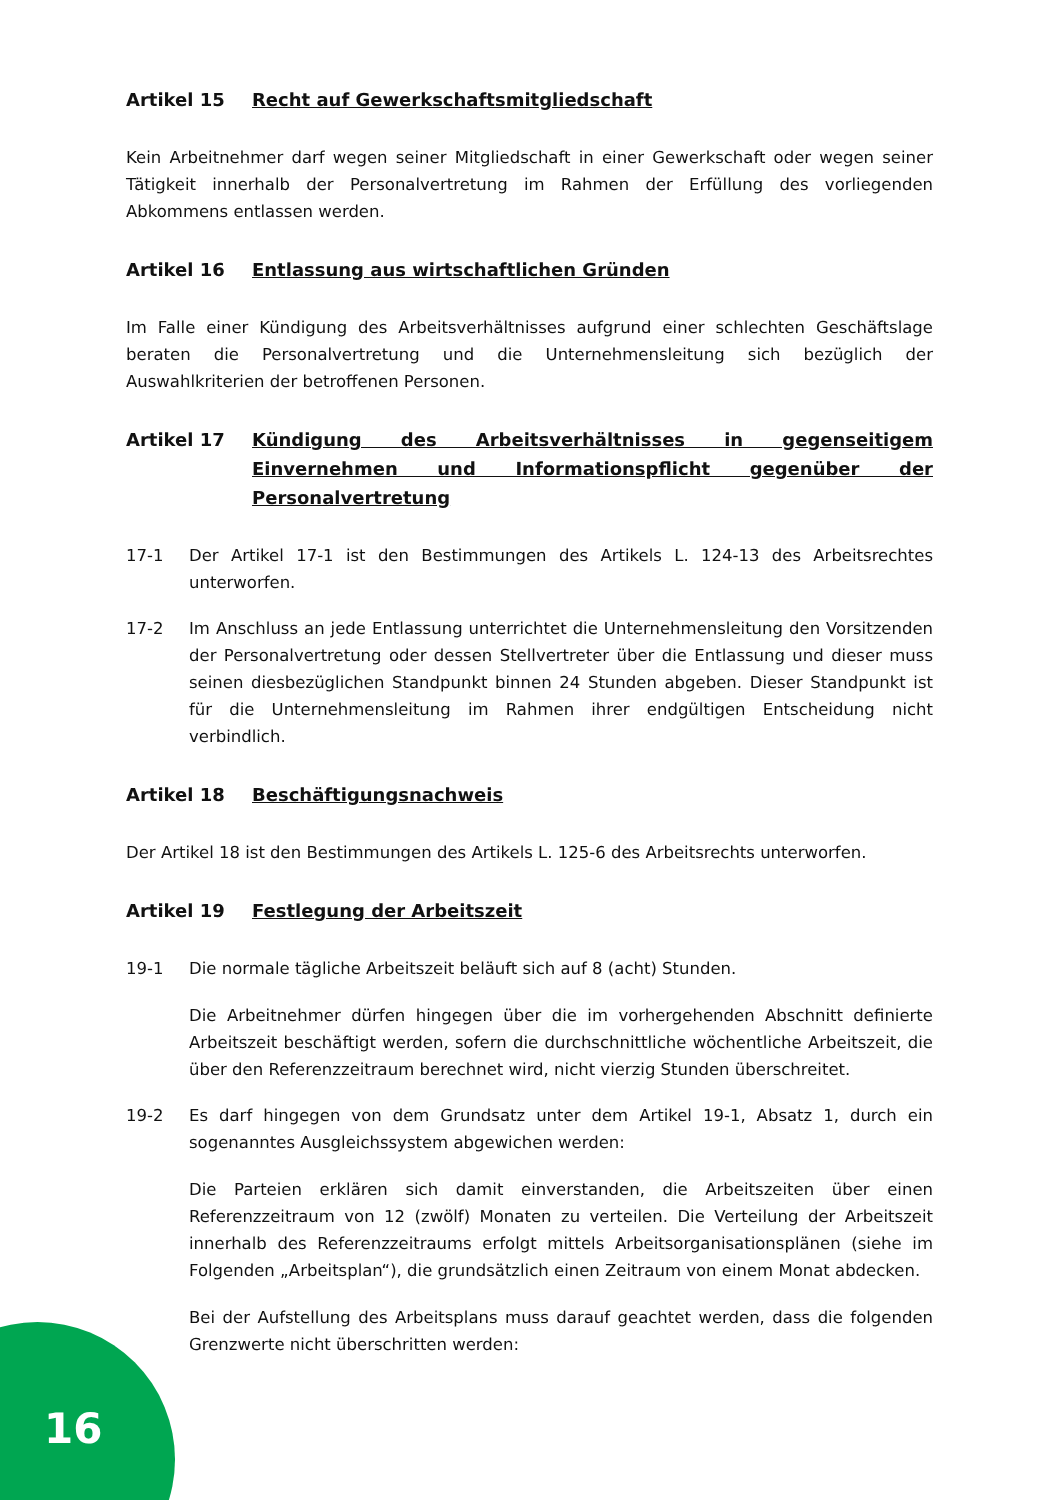Artikel 15 Recht auf Gewerkschaftsmitgliedschaft
Kein Arbeitnehmer darf wegen seiner Mitgliedschaft in einer Gewerkschaft oder wegen seiner Tätigkeit innerhalb der Personalvertretung im Rahmen der Erfüllung des vorliegenden Abkommens entlassen werden.
Artikel 16 Entlassung aus wirtschaftlichen Gründen
Im Falle einer Kündigung des Arbeitsverhältnisses aufgrund einer schlechten Geschäftslage beraten die Personalvertretung und die Unternehmensleitung sich bezüglich der Auswahlkriterien der betroffenen Personen.
Artikel 17 Kündigung des Arbeitsverhältnisses in gegenseitigem Einvernehmen und Informationspflicht gegenüber der Personalvertretung
17-1 Der Artikel 17-1 ist den Bestimmungen des Artikels L. 124-13 des Arbeitsrechtes unterworfen.
17-2 Im Anschluss an jede Entlassung unterrichtet die Unternehmensleitung den Vorsitzenden der Personalvertretung oder dessen Stellvertreter über die Entlassung und dieser muss seinen diesbezüglichen Standpunkt binnen 24 Stunden abgeben. Dieser Standpunkt ist für die Unternehmensleitung im Rahmen ihrer endgültigen Entscheidung nicht verbindlich.
Artikel 18 Beschäftigungsnachweis
Der Artikel 18 ist den Bestimmungen des Artikels L. 125-6 des Arbeitsrechts unterworfen.
Artikel 19 Festlegung der Arbeitszeit
19-1 Die normale tägliche Arbeitszeit beläuft sich auf 8 (acht) Stunden.
Die Arbeitnehmer dürfen hingegen über die im vorhergehenden Abschnitt definierte Arbeitszeit beschäftigt werden, sofern die durchschnittliche wöchentliche Arbeitszeit, die über den Referenzzeitraum berechnet wird, nicht vierzig Stunden überschreitet.
19-2 Es darf hingegen von dem Grundsatz unter dem Artikel 19-1, Absatz 1, durch ein sogenanntes Ausgleichssystem abgewichen werden:
Die Parteien erklären sich damit einverstanden, die Arbeitszeiten über einen Referenzzeitraum von 12 (zwölf) Monaten zu verteilen. Die Verteilung der Arbeitszeit innerhalb des Referenzzeitraums erfolgt mittels Arbeitsorganisationsplänen (siehe im Folgenden „Arbeitsplan“), die grundsätzlich einen Zeitraum von einem Monat abdecken.
Bei der Aufstellung des Arbeitsplans muss darauf geachtet werden, dass die folgenden Grenzwerte nicht überschritten werden:
16